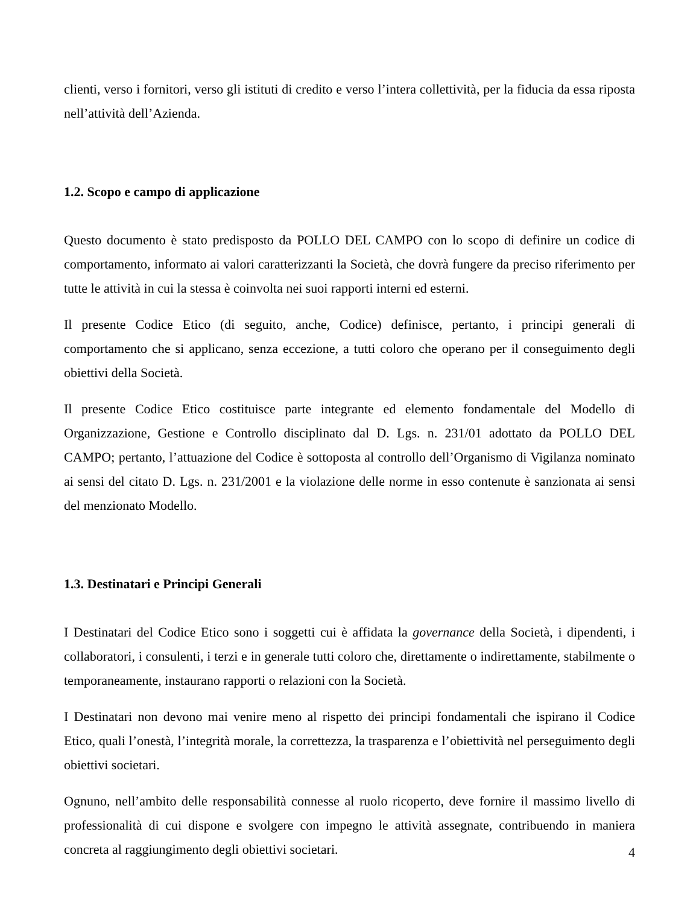clienti, verso i fornitori, verso gli istituti di credito e verso l’intera collettività, per la fiducia da essa riposta nell’attività dell’Azienda.
1.2. Scopo e campo di applicazione
Questo documento è stato predisposto da POLLO DEL CAMPO con lo scopo di definire un codice di comportamento, informato ai valori caratterizzanti la Società, che dovrà fungere da preciso riferimento per tutte le attività in cui la stessa è coinvolta nei suoi rapporti interni ed esterni.
Il presente Codice Etico (di seguito, anche, Codice) definisce, pertanto, i principi generali di comportamento che si applicano, senza eccezione, a tutti coloro che operano per il conseguimento degli obiettivi della Società.
Il presente Codice Etico costituisce parte integrante ed elemento fondamentale del Modello di Organizzazione, Gestione e Controllo disciplinato dal D. Lgs. n. 231/01 adottato da POLLO DEL CAMPO; pertanto, l’attuazione del Codice è sottoposta al controllo dell’Organismo di Vigilanza nominato ai sensi del citato D. Lgs. n. 231/2001 e la violazione delle norme in esso contenute è sanzionata ai sensi del menzionato Modello.
1.3. Destinatari e Principi Generali
I Destinatari del Codice Etico sono i soggetti cui è affidata la governance della Società, i dipendenti, i collaboratori, i consulenti, i terzi e in generale tutti coloro che, direttamente o indirettamente, stabilmente o temporaneamente, instaurano rapporti o relazioni con la Società.
I Destinatari non devono mai venire meno al rispetto dei principi fondamentali che ispirano il Codice Etico, quali l’onestà, l’integrità morale, la correttezza, la trasparenza e l’obiettività nel perseguimento degli obiettivi societari.
Ognuno, nell’ambito delle responsabilità connesse al ruolo ricoperto, deve fornire il massimo livello di professionalità di cui dispone e svolgere con impegno le attività assegnate, contribuendo in maniera concreta al raggiungimento degli obiettivi societari.
4